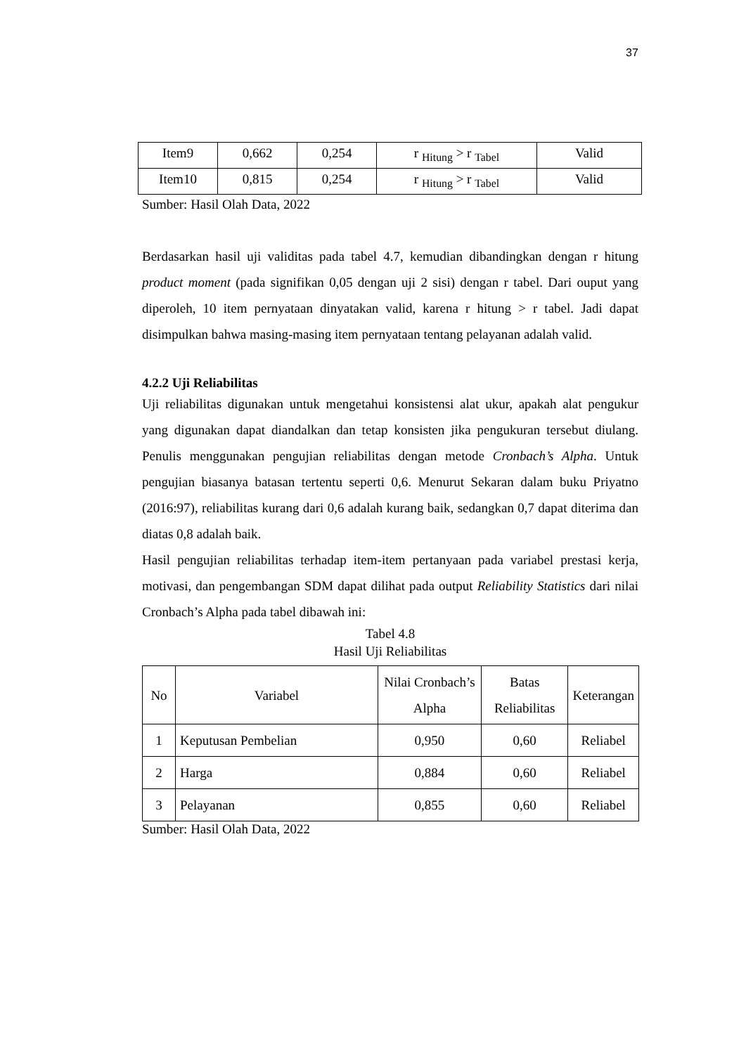37
| Item9 | 0,662 | 0,254 | r <sub>Hitung</sub> > r <sub>Tabel</sub> | Valid |
| Item10 | 0,815 | 0,254 | r <sub>Hitung</sub> > r <sub>Tabel</sub> | Valid |
Sumber: Hasil Olah Data, 2022
Berdasarkan hasil uji validitas pada tabel 4.7, kemudian dibandingkan dengan r hitung product moment (pada signifikan 0,05 dengan uji 2 sisi) dengan r tabel. Dari ouput yang diperoleh, 10 item pernyataan dinyatakan valid, karena r hitung > r tabel. Jadi dapat disimpulkan bahwa masing-masing item pernyataan tentang pelayanan adalah valid.
4.2.2 Uji Reliabilitas
Uji reliabilitas digunakan untuk mengetahui konsistensi alat ukur, apakah alat pengukur yang digunakan dapat diandalkan dan tetap konsisten jika pengukuran tersebut diulang. Penulis menggunakan pengujian reliabilitas dengan metode Cronbach’s Alpha. Untuk pengujian biasanya batasan tertentu seperti 0,6. Menurut Sekaran dalam buku Priyatno (2016:97), reliabilitas kurang dari 0,6 adalah kurang baik, sedangkan 0,7 dapat diterima dan diatas 0,8 adalah baik.
Hasil pengujian reliabilitas terhadap item-item pertanyaan pada variabel prestasi kerja, motivasi, dan pengembangan SDM dapat dilihat pada output Reliability Statistics dari nilai Cronbach’s Alpha pada tabel dibawah ini:
Tabel 4.8
Hasil Uji Reliabilitas
| No | Variabel | Nilai Cronbach’s Alpha | Batas Reliabilitas | Keterangan |
| 1 | Keputusan Pembelian | 0,950 | 0,60 | Reliabel |
| 2 | Harga | 0,884 | 0,60 | Reliabel |
| 3 | Pelayanan | 0,855 | 0,60 | Reliabel |
Sumber: Hasil Olah Data, 2022